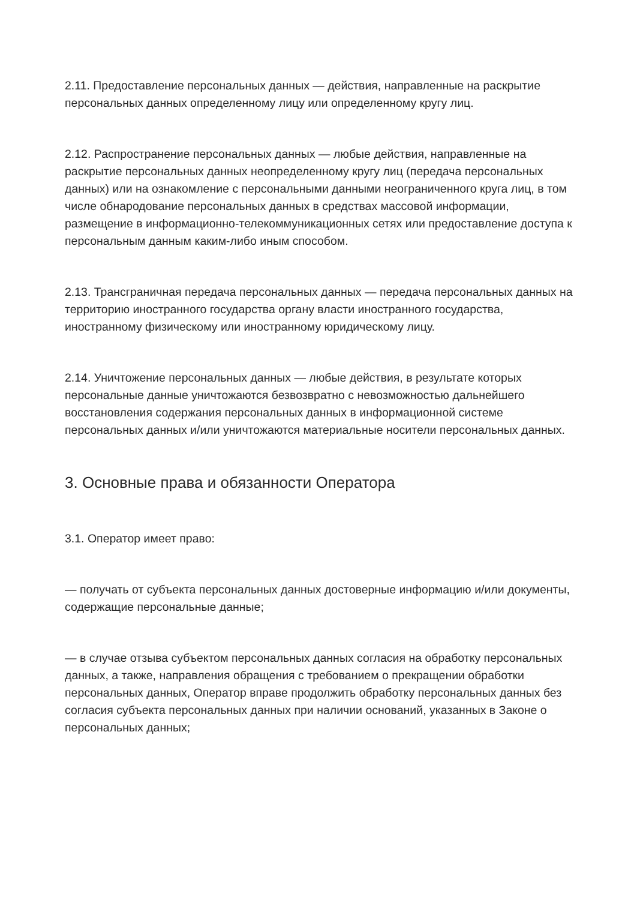2.11. Предоставление персональных данных — действия, направленные на раскрытие персональных данных определенному лицу или определенному кругу лиц.
2.12. Распространение персональных данных — любые действия, направленные на раскрытие персональных данных неопределенному кругу лиц (передача персональных данных) или на ознакомление с персональными данными неограниченного круга лиц, в том числе обнародование персональных данных в средствах массовой информации, размещение в информационно-телекоммуникационных сетях или предоставление доступа к персональным данным каким-либо иным способом.
2.13. Трансграничная передача персональных данных — передача персональных данных на территорию иностранного государства органу власти иностранного государства, иностранному физическому или иностранному юридическому лицу.
2.14. Уничтожение персональных данных — любые действия, в результате которых персональные данные уничтожаются безвозвратно с невозможностью дальнейшего восстановления содержания персональных данных в информационной системе персональных данных и/или уничтожаются материальные носители персональных данных.
3. Основные права и обязанности Оператора
3.1. Оператор имеет право:
— получать от субъекта персональных данных достоверные информацию и/или документы, содержащие персональные данные;
— в случае отзыва субъектом персональных данных согласия на обработку персональных данных, а также, направления обращения с требованием о прекращении обработки персональных данных, Оператор вправе продолжить обработку персональных данных без согласия субъекта персональных данных при наличии оснований, указанных в Законе о персональных данных;